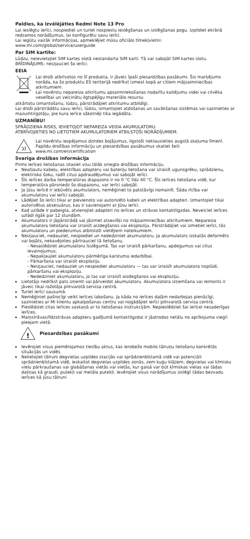Paldies, ka izvēlējāties Redmi Note 13 Pro
Lai ieslēgtu ierīci, nospiediet un turiet nospiestu ieslēgšanas un izslēgšanas pogu. Izpildiet ekrānā redzamos norādījumus, lai konfigurētu savu ierīci.
Lai iegūtu vairāk informācijas, apmeklējiet mūsu oficiālo tīmekļvietni: www.mi.com/global/service/userguide
Par SIM kartīte:
Lūdzu, neievietojiet SIM kartes slotā nestandarta SIM karti. Tā var sabojāt SIM kartes slotu.
BRĪDINĀJUMS: neizjauciet šo ierīci.
EEIA
Lai droši atbrīvotos no šī produkta, ir jāveic īpaši piesardzības pasākumi. Šis marķējums norāda, ka šo produktu ES teritorijā nedrīkst izmest kopā ar citiem mājsaimniecības atkritumiem.
Lai novērstu nepareiza atkritumu apsaimniekošanas nodarītu kaitējumu videi vai cilvēka veselībai un veicinātu ilgtspējīgu materiālo resursu
atkārtotu izmantošanu, lūdzu, pārstrādājiet atkritumu atbildīgi.
Lai droši pārstrādātu savu ierīci, lūdzu, izmantojiet atdošanas un savākšanas sistēmas vai sazinieties ar mazumtirgotāju, pie kura ierīce sākotnēji tika iegādāta.
UZMANĪBU!
SPRĀDZIENA RISKS, IEVIETOJOT NEPAREIZA VEIDA AKUMULATORU.
ATBRĪVOJIETIES NO LIETOTIEM AKUMULATORIEM ATBILSTOŠI NORĀDĪJUMIEM.
ↄ)
Lai novērstu iespējamus dzirdes bojājumus, ilgstoši neklausieties augstā skaļuma līmenī.
Papildu drošības informāciju un piesardzības pasākumus skatiet šeit: www.mi.com/en/certification
Svarīga drošības informācija
Pirms ierīces lietošanas izlasiet visu tālāk sniegto drošības informāciju.
Neatļautu kabeļu, elektrības adapteru vai bateriju lietošana var izraisīt ugunsgrēku, sprādzienu, elektrisko šoku, radīt citus apdraudējumus vai sabojāt ierīci.
Šīs ierīces darba temperatūras diapazons ir no 0 °C līdz 40 °C. Šīs ierīces lietošana vidē, kur temperatūra pārsniedz šo diapazonu, var ierīci sabojāt.
Ja jūsu ierīcē ir iebūvēts akumulators, nemēģiniet to patstāvīgi nomainīt. Šāda rīcība var akumulatoru vai ierīci sabojāt.
Lādējiet šo ierīci tikai ar pievienoto vai autorizēto kabeli un elektrības adapteri. Izmantojiet tikai autorizētus aksesuārus, kas ir savienojami ar Jūsu ierīci.
Kad uzlāde ir pabeigta, atvienojiet adapteri no ierīces un strāvas kontaktligzdas. Neveiciet ierīces uzlādi ilgāk par 12 stundām.
Akumulators ir jāpārstrādā vai jāizmet atsevišķi no mājsaimniecības atkritumiem. Nepareiza akumulatora lietošana var izraisīt aizdegšanos vai eksploziju. Pārstrādājiet vai izmetiet ierīci, tās akumulatoru un piederumus atbilstoši vietējiem noteikumiem.
Neizjauciet, nedauziet, nespiediet un nededziniet akumulatoru. Ja akumulators izskatās deformēts vai bojāts, nekavējoties pārtrauciet tā lietošanu.
- Nesaslēdziet akumulatoru īsslēgumā. Tas var izraisīt pārkaršanu, apdegumus vai citus ievainojumus.
- Nepakļaujiet akumulatoru pārmērīga karstuma iedarbībai.
- Pārkaršana var izraisīt eksploziju.
- Neizjauciet, nedauziet un nespiediet akumulatoru — tas var izraisīt akumulatora noplūdi, pārkaršanu vai eksploziju.
- Nededziniet akumulatoru, jo tas var izraisīt aizdegšanos vai eksploziju.
Lietotājs nedrīkst pats izņemt vai pārveidot akumulatoru. Akumulatora izņemšana vai remonts ir jāveic tikai ražotāja pilnvarotā servisa centrā.
Turiet ierīci sausumā.
Nemēģiniet pašrocīgi veikt ierīces labošanu. Ja kāda no ierīces daļām nedarbojas pienācīgi, sazinieties ar Mi klientu apkalpošanas centru vai nogādājiet ierīci pilnvarotā servisa centrā.
Pieslēdziet citas ierīces saskaņā ar to lietošanas instrukcijām. Nepieslēdziet šai ierīcei nesaderīgas ierīces.
Maiņstrāvas/līdzstrāvas adapteru gadījumā kontaktligzdai ir jāatrodas netālu no aprīkojuma viegli pieejam vietā.
!
Piesardzības pasākumi
Ievērojiet visus piemērojamos tiesību aktus, kas ierobežo mobilo tālruņu lietošanu konkrētās situācijās un vidēs.
Nelietojiet tālruni degvielas uzpildes stacijās vai sprādzienbīstamā vidē vai potenciāli sprādzienbīstamā vidē, ieskaitot degvielas uzpildes zonās, zem kuģu klājiem, degvielas vai ķīmisku vielu pārkraušanas vai glabāšanas vietās vai vietās, kur gaisā var būt ķīmiskas vielas vai tādas daļiņas kā graudi, putekļi vai metāla putekļi. Ievērojiet visus norādījumus izslēgt tādas bezvadu ierīces kā jūsu tālruni